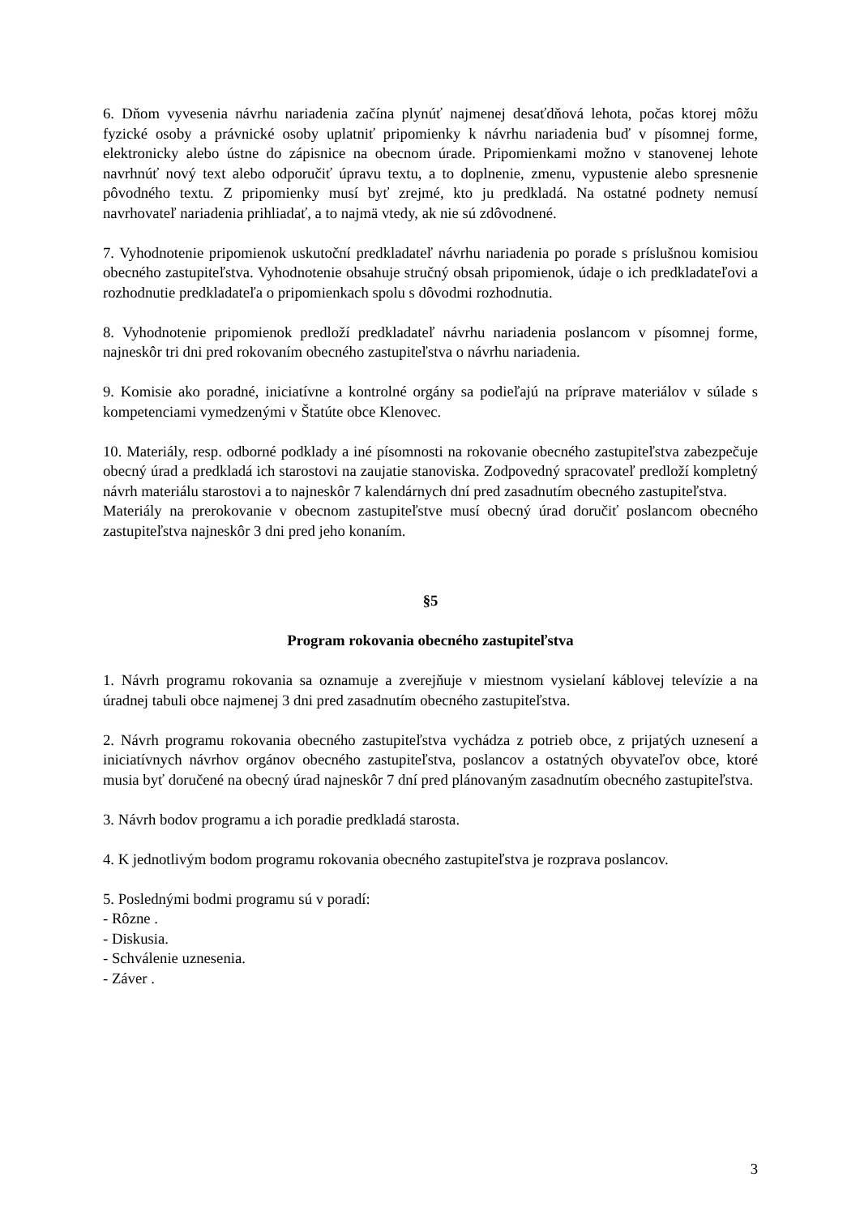6. Dňom vyvesenia návrhu nariadenia začína plynúť najmenej desaťdňová lehota, počas ktorej môžu fyzické osoby a právnické osoby uplatniť pripomienky k návrhu nariadenia buď v písomnej forme, elektronicky alebo ústne do zápisnice na obecnom úrade. Pripomienkami možno v stanovenej lehote navrhnúť nový text alebo odporučiť úpravu textu, a to doplnenie, zmenu, vypustenie alebo spresnenie pôvodného textu. Z pripomienky musí byť zrejmé, kto ju predkladá. Na ostatné podnety nemusí navrhovateľ nariadenia prihliadať, a to najmä vtedy, ak nie sú zdôvodnené.
7. Vyhodnotenie pripomienok uskutoční predkladateľ návrhu nariadenia po porade s príslušnou komisiou obecného zastupiteľstva. Vyhodnotenie obsahuje stručný obsah pripomienok, údaje o ich predkladateľovi a rozhodnutie predkladateľa o pripomienkach spolu s dôvodmi rozhodnutia.
8. Vyhodnotenie pripomienok predloží predkladateľ návrhu nariadenia poslancom v písomnej forme, najneskôr tri dni pred rokovaním obecného zastupiteľstva o návrhu nariadenia.
9. Komisie ako poradné, iniciatívne a kontrolné orgány sa podieľajú na príprave materiálov v súlade s kompetenciami vymedzenými v Štatúte obce Klenovec.
10. Materiály, resp. odborné podklady a iné písomnosti na rokovanie obecného zastupiteľstva zabezpečuje obecný úrad a predkladá ich starostovi na zaujatie stanoviska. Zodpovedný spracovateľ predloží kompletný návrh materiálu starostovi a to najneskôr 7 kalendárnych dní pred zasadnutím obecného zastupiteľstva.
Materiály na prerokovanie v obecnom zastupiteľstve musí obecný úrad doručiť poslancom obecného zastupiteľstva najneskôr 3 dni pred jeho konaním.
§5
Program rokovania obecného zastupiteľstva
1. Návrh programu rokovania sa oznamuje a zverejňuje v miestnom vysielaní káblovej televízie a na úradnej tabuli obce najmenej 3 dni pred zasadnutím obecného zastupiteľstva.
2. Návrh programu rokovania obecného zastupiteľstva vychádza z potrieb obce, z prijatých uznesení a iniciatívnych návrhov orgánov obecného zastupiteľstva, poslancov a ostatných obyvateľov obce, ktoré musia byť doručené na obecný úrad najneskôr 7 dní pred plánovaným zasadnutím obecného zastupiteľstva.
3. Návrh bodov programu a ich poradie predkladá starosta.
4. K jednotlivým bodom programu rokovania obecného zastupiteľstva je rozprava poslancov.
5. Poslednými bodmi programu sú v poradí:
- Rôzne .
- Diskusia.
- Schválenie uznesenia.
- Záver .
3